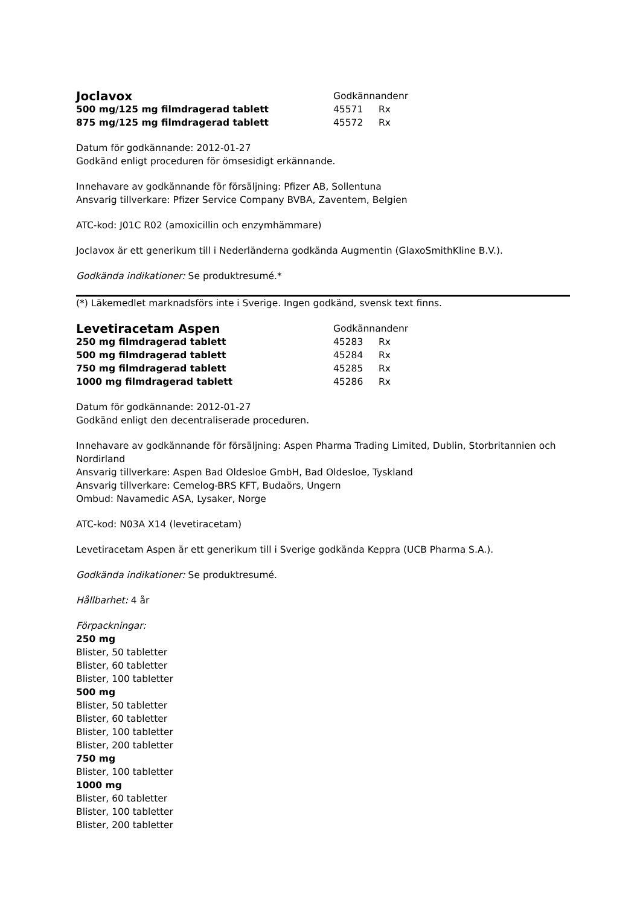| Joclavox | Godkännandenr | |
| 500 mg/125 mg filmdragerad tablett | 45571 | Rx |
| 875 mg/125 mg filmdragerad tablett | 45572 | Rx |
Datum för godkännande: 2012-01-27
Godkänd enligt proceduren för ömsesidigt erkännande.
Innehavare av godkännande för försäljning: Pfizer AB, Sollentuna
Ansvarig tillverkare: Pfizer Service Company BVBA, Zaventem, Belgien
ATC-kod: J01C R02 (amoxicillin och enzymhämmare)
Joclavox är ett generikum till i Nederländerna godkända Augmentin (GlaxoSmithKline B.V.).
Godkända indikationer: Se produktresumé.*
(*) Läkemedlet marknadsförs inte i Sverige. Ingen godkänd, svensk text finns.
| Levetiracetam Aspen | Godkännandenr | |
| 250 mg filmdragerad tablett | 45283 | Rx |
| 500 mg filmdragerad tablett | 45284 | Rx |
| 750 mg filmdragerad tablett | 45285 | Rx |
| 1000 mg filmdragerad tablett | 45286 | Rx |
Datum för godkännande: 2012-01-27
Godkänd enligt den decentraliserade proceduren.
Innehavare av godkännande för försäljning: Aspen Pharma Trading Limited, Dublin, Storbritannien och Nordirland
Ansvarig tillverkare: Aspen Bad Oldesloe GmbH, Bad Oldesloe, Tyskland
Ansvarig tillverkare: Cemelog-BRS KFT, Budaörs, Ungern
Ombud: Navamedic ASA, Lysaker, Norge
ATC-kod: N03A X14 (levetiracetam)
Levetiracetam Aspen är ett generikum till i Sverige godkända Keppra (UCB Pharma S.A.).
Godkända indikationer: Se produktresumé.
Hållbarhet: 4 år
Förpackningar:
250 mg
Blister, 50 tabletter
Blister, 60 tabletter
Blister, 100 tabletter
500 mg
Blister, 50 tabletter
Blister, 60 tabletter
Blister, 100 tabletter
Blister, 200 tabletter
750 mg
Blister, 100 tabletter
1000 mg
Blister, 60 tabletter
Blister, 100 tabletter
Blister, 200 tabletter